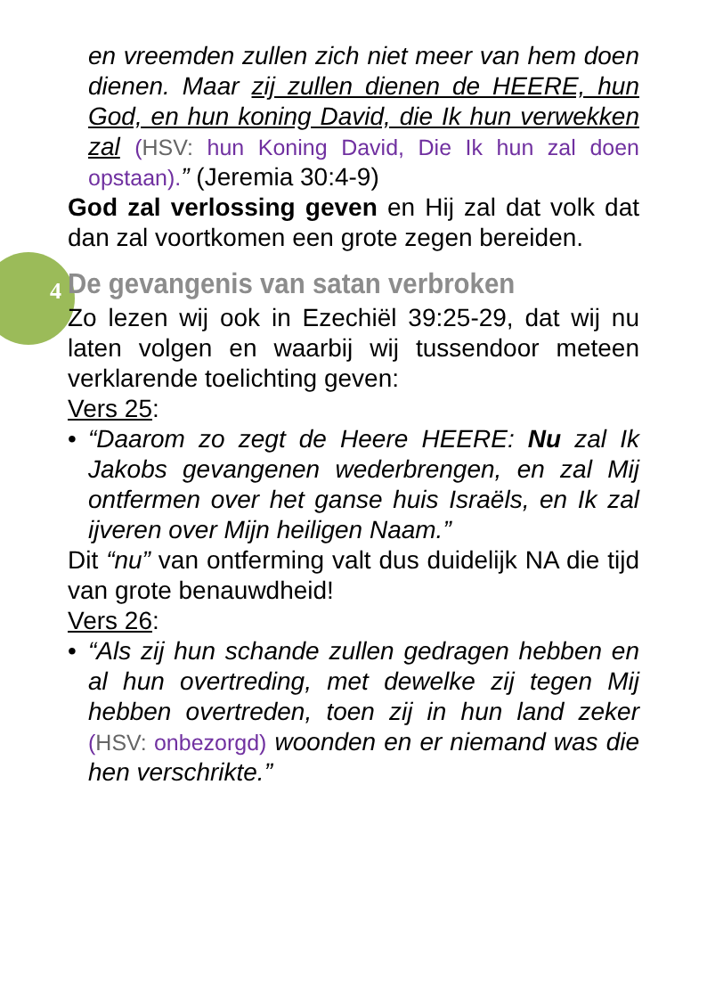4
en vreemden zullen zich niet meer van hem doen dienen. Maar zij zullen dienen de HEERE, hun God, en hun koning David, die Ik hun verwekken zal (HSV: hun Koning David, Die Ik hun zal doen opstaan).” (Jeremia 30:4-9)
God zal verlossing geven en Hij zal dat volk dat dan zal voortkomen een grote zegen bereiden.
De gevangenis van satan verbroken
Zo lezen wij ook in Ezechiël 39:25-29, dat wij nu laten volgen en waarbij wij tussendoor meteen verklarende toelichting geven:
Vers 25:
• “Daarom zo zegt de Heere HEERE: Nu zal Ik Jakobs gevangenen wederbrengen, en zal Mij ontfermen over het ganse huis Israëls, en Ik zal ijveren over Mijn heiligen Naam.”
Dit “nu” van ontferming valt dus duidelijk NA die tijd van grote benauwdheid!
Vers 26:
• “Als zij hun schande zullen gedragen hebben en al hun overtreding, met dewelke zij tegen Mij hebben overtreden, toen zij in hun land zeker (HSV: onbezorgd) woonden en er niemand was die hen verschrikte.”